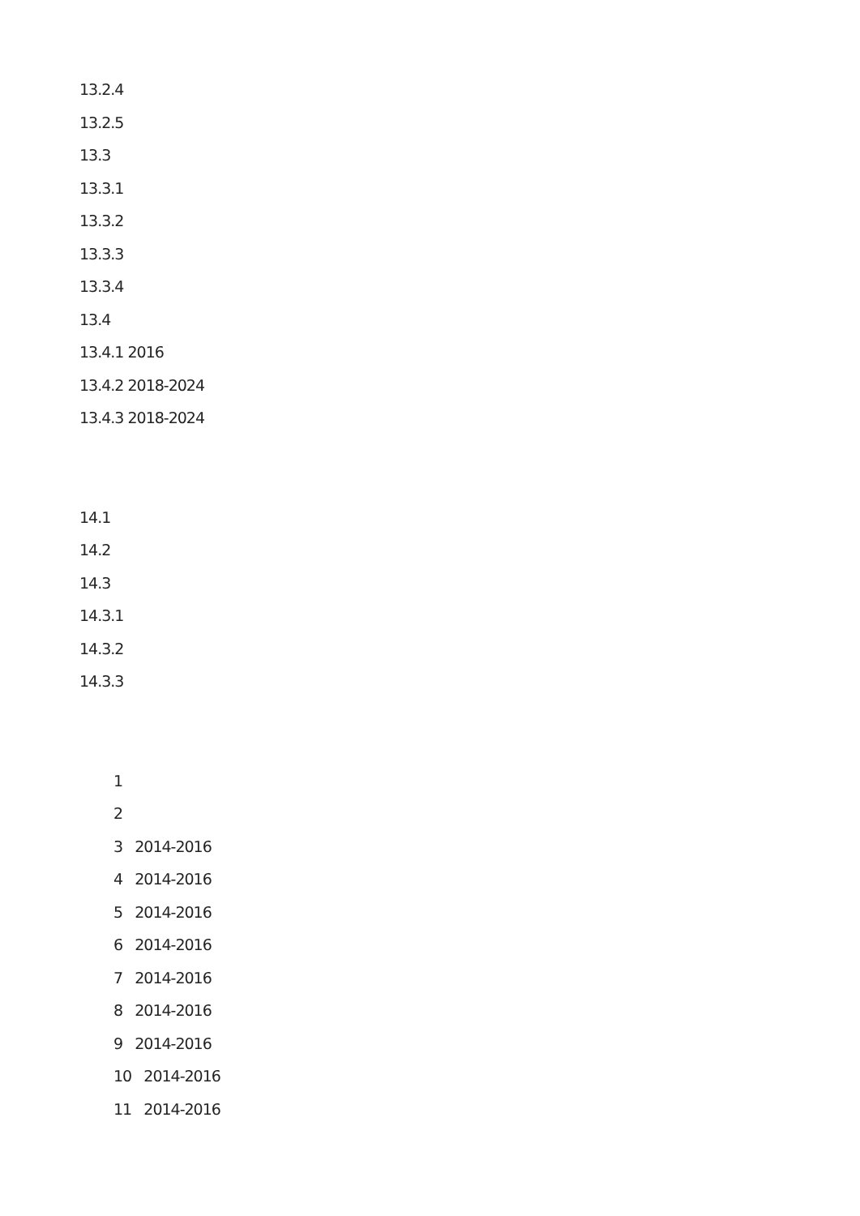13.2.4
13.2.5
13.3
13.3.1
13.3.2
13.3.3
13.3.4
13.4
13.4.1 2016
13.4.2 2018-2024
13.4.3 2018-2024
14.1
14.2
14.3
14.3.1
14.3.2
14.3.3
1
2
3 2014-2016
4 2014-2016
5 2014-2016
6 2014-2016
7 2014-2016
8 2014-2016
9 2014-2016
10 2014-2016
11 2014-2016